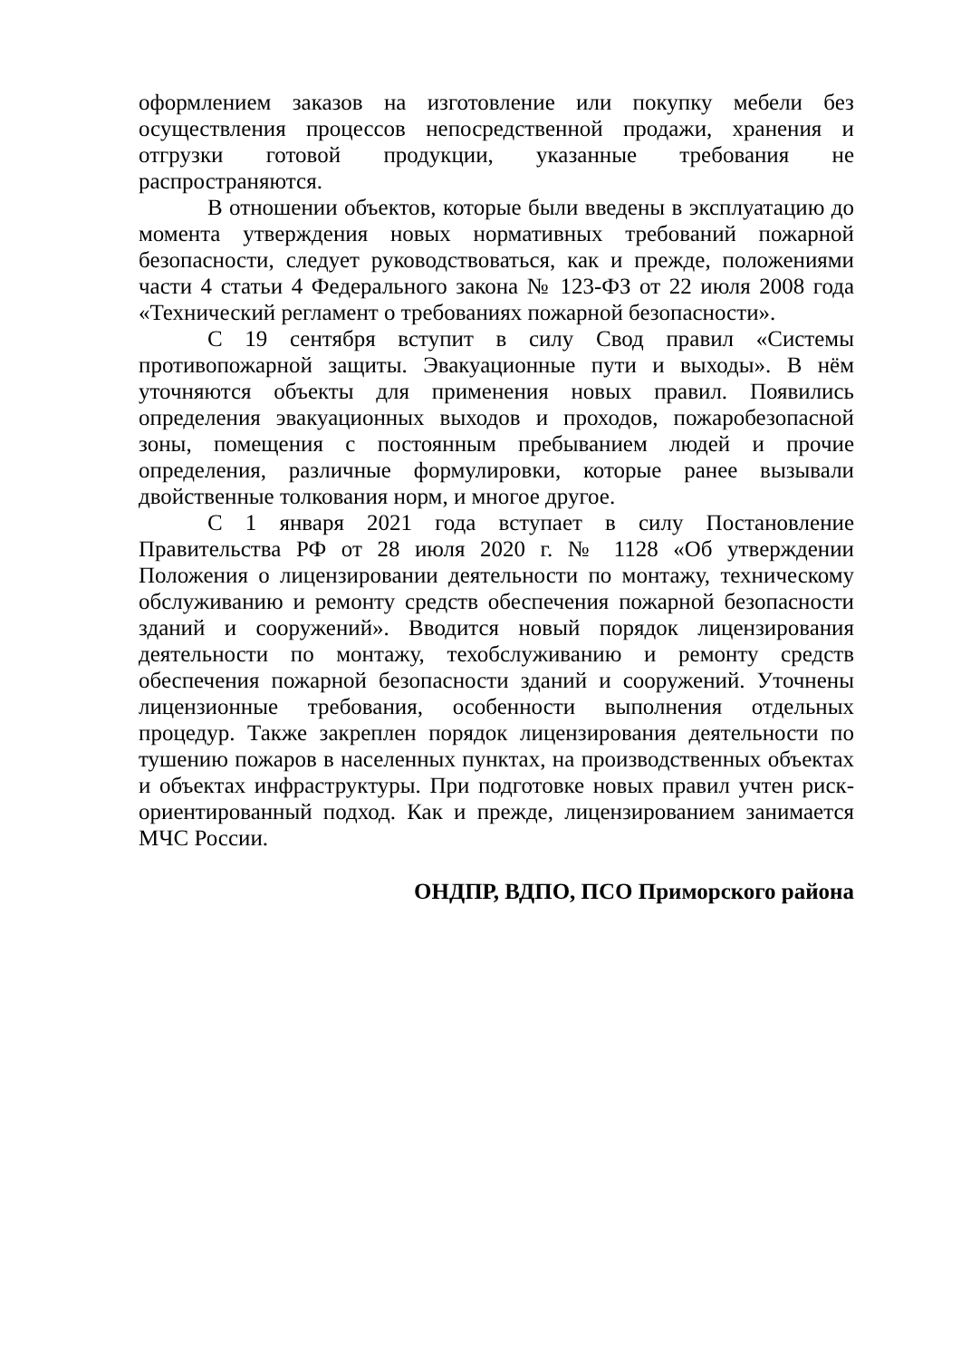оформлением заказов на изготовление или покупку мебели без осуществления процессов непосредственной продажи, хранения и отгрузки готовой продукции, указанные требования не распространяются.
В отношении объектов, которые были введены в эксплуатацию до момента утверждения новых нормативных требований пожарной безопасности, следует руководствоваться, как и прежде, положениями части 4 статьи 4 Федерального закона № 123-ФЗ от 22 июля 2008 года «Технический регламент о требованиях пожарной безопасности».
С 19 сентября вступит в силу Свод правил «Системы противопожарной защиты. Эвакуационные пути и выходы». В нём уточняются объекты для применения новых правил. Появились определения эвакуационных выходов и проходов, пожаробезопасной зоны, помещения с постоянным пребыванием людей и прочие определения, различные формулировки, которые ранее вызывали двойственные толкования норм, и многое другое.
С 1 января 2021 года вступает в силу Постановление Правительства РФ от 28 июля 2020 г. № 1128 «Об утверждении Положения о лицензировании деятельности по монтажу, техническому обслуживанию и ремонту средств обеспечения пожарной безопасности зданий и сооружений». Вводится новый порядок лицензирования деятельности по монтажу, техобслуживанию и ремонту средств обеспечения пожарной безопасности зданий и сооружений. Уточнены лицензионные требования, особенности выполнения отдельных процедур. Также закреплен порядок лицензирования деятельности по тушению пожаров в населенных пунктах, на производственных объектах и объектах инфраструктуры. При подготовке новых правил учтен риск-ориентированный подход. Как и прежде, лицензированием занимается МЧС России.
ОНДПР, ВДПО, ПСО Приморского района